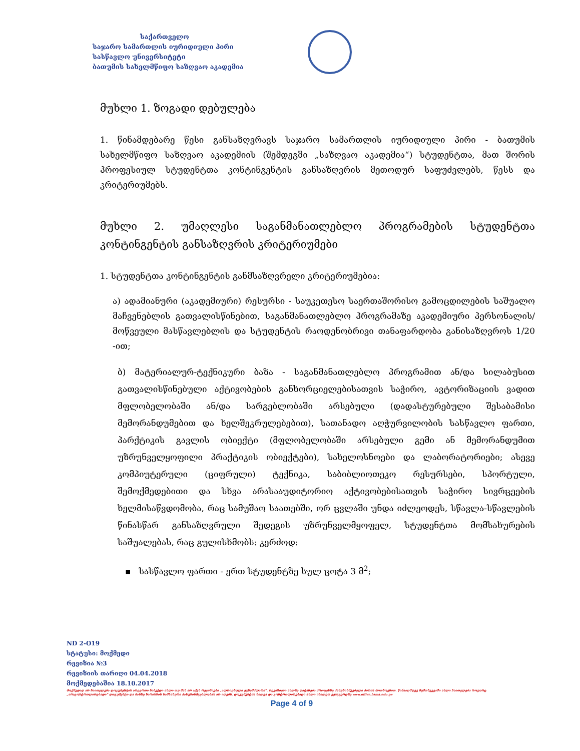საქართველო
საჯარო სამართლის იურიდიული პირი
სასწავლო უნივერსიტეტი
ბათუმის სახელმწიფო საზღვაო აკადემია
მუხლი 1. ზოგადი დებულება
1. წინამდებარე წესი განსაზღვრავს საჯარო სამართლის იურიდიული პირი - ბათუმის სახელმწიფო საზღვაო აკადემიის (შემდეგში „საზღვაო აკადემია“) სტუდენტთა, მათ შორის პროფესიულ სტუდენტთა კონტინგენტის განსაზღვრის მეთოდურ საფუძვლებს, წესს და კრიტერიუმებს.
მუხლი 2. უმაღლესი საგანმანათლებლო პროგრამების სტუდენტთა კონტინგენტის განსაზღვრის კრიტერიუმები
1. სტუდენტთა კონტინგენტის განმსაზღვრელი კრიტერიუმებია:
ა) ადამიანური (აკადემიური) რესურსი - საუკეთესო საერთაშორისო გამოცდილების საშუალო მაჩვენებლის გათვალისწინებით, საგანმანათლებლო პროგრამაზე აკადემიური პერსონალის/მოწვეული მასწავლებლის და სტუდენტის რაოდენობრივი თანაფარდობა განისაზღვროს 1/20 -ით;
ბ) მატერიალურ-ტექნიკური ბაზა - საგანმანათლებლო პროგრამით ან/და სილაბუსით გათვალისწინებული აქტივობების განხორციელებისათვის საჭირო, ავტორიზაციის ვადით მფლობელობაში ან/და სარგებლობაში არსებული (დადასტურებული შესაბამისი მემორანდუმებით და ხელშეკრულებებით), სათანადო აღჭურვილობის სასწავლო ფართი, პარქტიკის გავლის ობიექტი (მფლობელობაში არსებული გემი ან მემორანდუმით უზრუნველყოფილი პრაქტიკის ობიექტები), სახელოსნოები და ლაბორატორიები; ასევე კომპიუტერული (ციფრული) ტექნიკა, საბიბლიოთეკო რესურსები, სპორტული, შემოქმედებითი და სხვა არასააუდიტორიო აქტივობებისათვის საჭირო სივრცეების ხელმისაწვდომობა, რაც სამუშაო საათებში, ორ ცვლაში უნდა იძლეოდეს, სწავლა-სწავლების წინასწარ განსაზღვრული შედეგის უზრუნველმყოფელ, სტუდენტთა მომსახურების საშუალებას, რაც გულისხმობს: კერძოდ:
▪ სასწავლო ფართი - ერთ სტუდენტზე სულ ცოტა 3 მ<sup>2</sup>;
ND 2-O19
სტატუსი: მოქმედი
რევიზია №3
რევიზიის თარიღი 04.04.2018
მოქმედებაშია 18.10.2017
მოქმედად არ ჩაითვლება დოკუმენტის არცერთი ნაბეჭდი ასლი თუ მას არ აქვს რევიზიები „ალრიცხული ეგზემპლარი“. რევიზიები ასლზე დატანება პროცესზე პასუხისმგებელი პირის მოთხოვნით. წინააღმდეგ შემთხვევაში ასლი ჩაითვლება როგორც „არაკონტროლირებადი“ დოკუმენტი და მასზე ხარისხის სამსახური პასუხისმგებლობას არ იღებს. დოკუმენტის ხილვა და კონტროლირებადი ასლი იხილეთ ვებგვერდზე www.office.bsma.edu.ge
Page 4 of 9